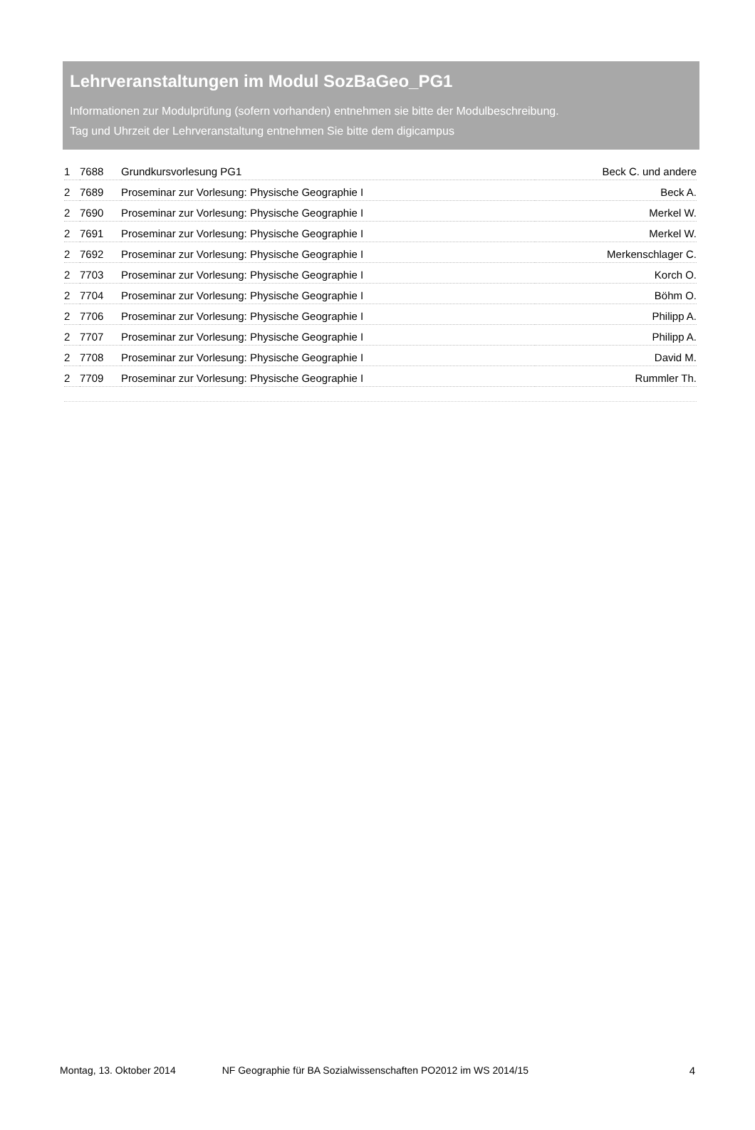Lehrveranstaltungen im Modul SozBaGeo_PG1
Informationen zur Modulprüfung (sofern vorhanden) entnehmen sie bitte der Modulbeschreibung.
Tag und Uhrzeit der Lehrveranstaltung entnehmen Sie bitte dem digicampus
| 1 | 7688 | Grundkursvorlesung PG1 | Beck C. und andere |
| 2 | 7689 | Proseminar zur Vorlesung: Physische Geographie I | Beck A. |
| 2 | 7690 | Proseminar zur Vorlesung: Physische Geographie I | Merkel W. |
| 2 | 7691 | Proseminar zur Vorlesung: Physische Geographie I | Merkel W. |
| 2 | 7692 | Proseminar zur Vorlesung: Physische Geographie I | Merkenschlager C. |
| 2 | 7703 | Proseminar zur Vorlesung: Physische Geographie I | Korch O. |
| 2 | 7704 | Proseminar zur Vorlesung: Physische Geographie I | Böhm O. |
| 2 | 7706 | Proseminar zur Vorlesung: Physische Geographie I | Philipp A. |
| 2 | 7707 | Proseminar zur Vorlesung: Physische Geographie I | Philipp A. |
| 2 | 7708 | Proseminar zur Vorlesung: Physische Geographie I | David M. |
| 2 | 7709 | Proseminar zur Vorlesung: Physische Geographie I | Rummler Th. |
Montag, 13. Oktober 2014 NF Geographie für BA Sozialwissenschaften PO2012 im WS 2014/15 4